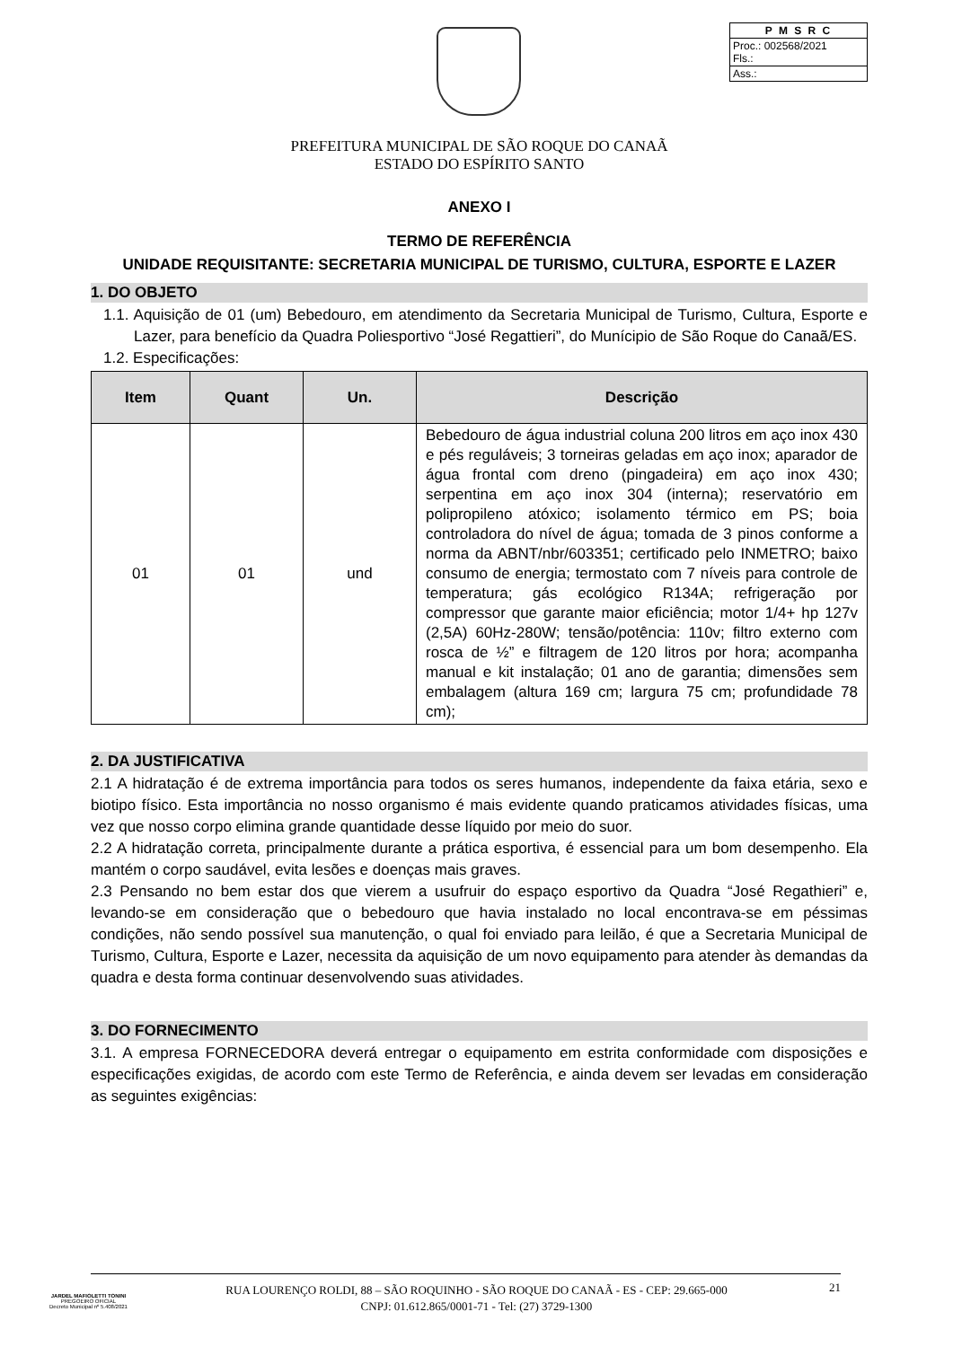P M S R C
Proc.: 002568/2021
Fls.:
Ass.:
PREFEITURA MUNICIPAL DE SÃO ROQUE DO CANAÃ
ESTADO DO ESPÍRITO SANTO
ANEXO I
TERMO DE REFERÊNCIA
UNIDADE REQUISITANTE: SECRETARIA MUNICIPAL DE TURISMO, CULTURA, ESPORTE E LAZER
1. DO OBJETO
1.1. Aquisição de 01 (um) Bebedouro, em atendimento da Secretaria Municipal de Turismo, Cultura, Esporte e Lazer, para benefício da Quadra Poliesportivo “José Regattieri”, do Munícipio de São Roque do Canaã/ES.
1.2. Especificações:
| Item | Quant | Un. | Descrição |
| --- | --- | --- | --- |
| 01 | 01 | und | Bebedouro de água industrial coluna 200 litros em aço inox 430 e pés reguláveis; 3 torneiras geladas em aço inox; aparador de água frontal com dreno (pingadeira) em aço inox 430; serpentina em aço inox 304 (interna); reservatório em polipropileno atóxico; isolamento térmico em PS; boia controladora do nível de água; tomada de 3 pinos conforme a norma da ABNT/nbr/603351; certificado pelo INMETRO; baixo consumo de energia; termostato com 7 níveis para controle de temperatura; gás ecológico R134A; refrigeração por compressor que garante maior eficiência; motor 1/4+ hp 127v (2,5A) 60Hz-280W; tensão/potência: 110v; filtro externo com rosca de ½” e filtragem de 120 litros por hora; acompanha manual e kit instalação; 01 ano de garantia; dimensões sem embalagem (altura 169 cm; largura 75 cm; profundidade 78 cm); |
2. DA JUSTIFICATIVA
2.1 A hidratação é de extrema importância para todos os seres humanos, independente da faixa etária, sexo e biotipo físico. Esta importância no nosso organismo é mais evidente quando praticamos atividades físicas, uma vez que nosso corpo elimina grande quantidade desse líquido por meio do suor.
2.2 A hidratação correta, principalmente durante a prática esportiva, é essencial para um bom desempenho. Ela mantém o corpo saudável, evita lesões e doenças mais graves.
2.3 Pensando no bem estar dos que vierem a usufruir do espaço esportivo da Quadra “José Regathieri” e, levando-se em consideração que o bebedouro que havia instalado no local encontrava-se em péssimas condições, não sendo possível sua manutenção, o qual foi enviado para leilão, é que a Secretaria Municipal de Turismo, Cultura, Esporte e Lazer, necessita da aquisição de um novo equipamento para atender às demandas da quadra e desta forma continuar desenvolvendo suas atividades.
3. DO FORNECIMENTO
3.1. A empresa FORNECEDORA deverá entregar o equipamento em estrita conformidade com disposições e especificações exigidas, de acordo com este Termo de Referência, e ainda devem ser levadas em consideração as seguintes exigências:
JARDEL MAFIOLETTI TONINI
PREGOEIRO OFICIAL
Decreto Municipal nº 5.408/2021
RUA LOURENÇO ROLDI, 88 – SÃO ROQUINHO - SÃO ROQUE DO CANAÃ - ES - CEP: 29.665-000
CNPJ: 01.612.865/0001-71 - Tel: (27) 3729-1300
21